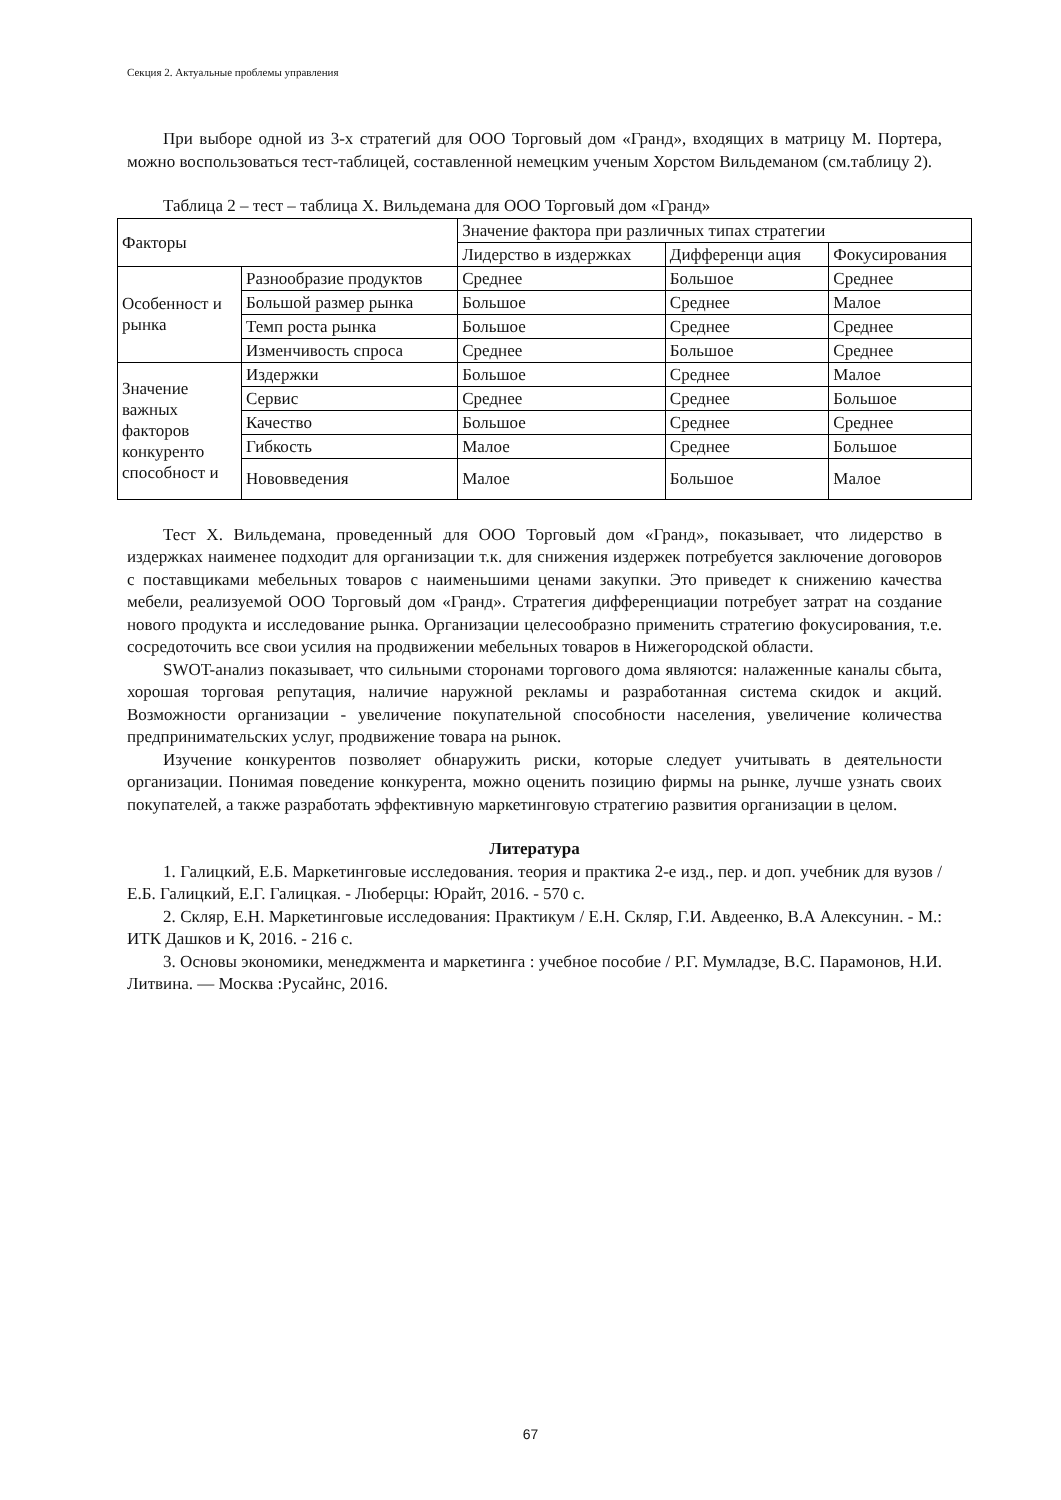Секция 2. Актуальные проблемы управления
При выборе одной из 3-х стратегий для ООО Торговый дом «Гранд», входящих в матрицу М. Портера, можно воспользоваться тест-таблицей, составленной немецким ученым Хорстом Вильдеманом (см.таблицу 2).
Таблица 2 – тест – таблица Х. Вильдемана для ООО Торговый дом «Гранд»
| Факторы | | Значение фактора при различных типах стратегии | | |
| | | Лидерство в издержках | Дифференци ация | Фокусирования |
| Особенност и рынка | Разнообразие продуктов | Среднее | Большое | Среднее |
| | Большой размер рынка | Большое | Среднее | Малое |
| | Темп роста рынка | Большое | Среднее | Среднее |
| | Изменчивость спроса | Среднее | Большое | Среднее |
| Значение важных факторов конкуренто способност и | Издержки | Большое | Среднее | Малое |
| | Сервис | Среднее | Среднее | Большое |
| | Качество | Большое | Среднее | Среднее |
| | Гибкость | Малое | Среднее | Большое |
| | Нововведения | Малое | Большое | Малое |
Тест Х. Вильдемана, проведенный для ООО Торговый дом «Гранд», показывает, что лидерство в издержках наименее подходит для организации т.к. для снижения издержек потребуется заключение договоров с поставщиками мебельных товаров с наименьшими ценами закупки. Это приведет к снижению качества мебели, реализуемой ООО Торговый дом «Гранд». Стратегия дифференциации потребует затрат на создание нового продукта и исследование рынка. Организации целесообразно применить стратегию фокусирования, т.е. сосредоточить все свои усилия на продвижении мебельных товаров в Нижегородской области.
SWOT-анализ показывает, что сильными сторонами торгового дома являются: налаженные каналы сбыта, хорошая торговая репутация, наличие наружной рекламы и разработанная система скидок и акций. Возможности организации - увеличение покупательной способности населения, увеличение количества предпринимательских услуг, продвижение товара на рынок.
Изучение конкурентов позволяет обнаружить риски, которые следует учитывать в деятельности организации. Понимая поведение конкурента, можно оценить позицию фирмы на рынке, лучше узнать своих покупателей, а также разработать эффективную маркетинговую стратегию развития организации в целом.
Литература
1. Галицкий, Е.Б. Маркетинговые исследования. теория и практика 2-е изд., пер. и доп. учебник для вузов / Е.Б. Галицкий, Е.Г. Галицкая. - Люберцы: Юрайт, 2016. - 570 с.
2. Скляр, Е.Н. Маркетинговые исследования: Практикум / Е.Н. Скляр, Г.И. Авдеенко, В.А Алексунин. - М.: ИТК Дашков и К, 2016. - 216 с.
3. Основы экономики, менеджмента и маркетинга : учебное пособие / Р.Г. Мумладзе, В.С. Парамонов, Н.И. Литвина. — Москва :Русайнс, 2016.
67